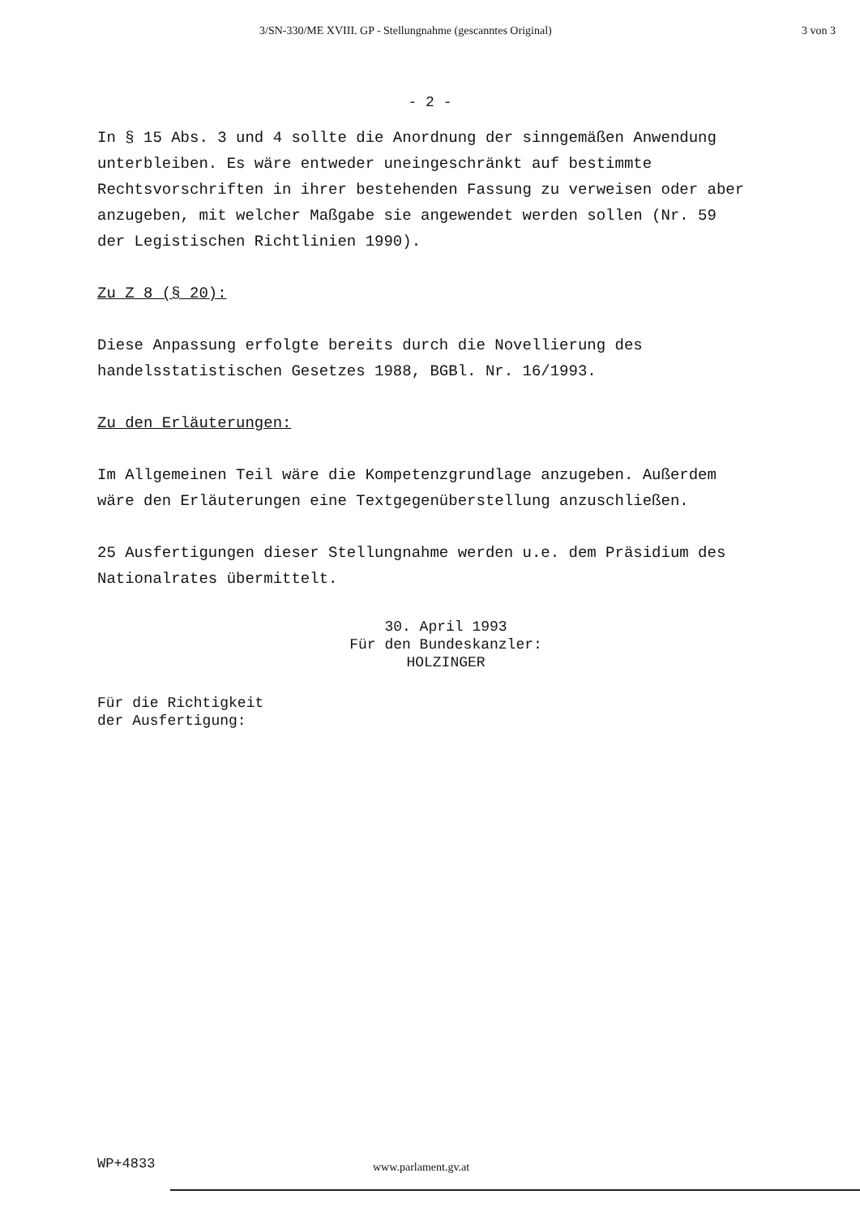3/SN-330/ME XVIII. GP - Stellungnahme (gescanntes Original) 3 von 3
- 2 -
In § 15 Abs. 3 und 4 sollte die Anordnung der sinngemäßen Anwendung unterbleiben. Es wäre entweder uneingeschränkt auf bestimmte Rechtsvorschriften in ihrer bestehenden Fassung zu verweisen oder aber anzugeben, mit welcher Maßgabe sie angewendet werden sollen (Nr. 59 der Legistischen Richtlinien 1990).
Zu Z 8 (§ 20):
Diese Anpassung erfolgte bereits durch die Novellierung des handelsstatistischen Gesetzes 1988, BGBl. Nr. 16/1993.
Zu den Erläuterungen:
Im Allgemeinen Teil wäre die Kompetenzgrundlage anzugeben. Außerdem wäre den Erläuterungen eine Textgegenüberstellung anzuschließen.
25 Ausfertigungen dieser Stellungnahme werden u.e. dem Präsidium des Nationalrates übermittelt.
30. April 1993
Für den Bundeskanzler:
HOLZINGER
Für die Richtigkeit
der Ausfertigung:
WP+4833 www.parlament.gv.at